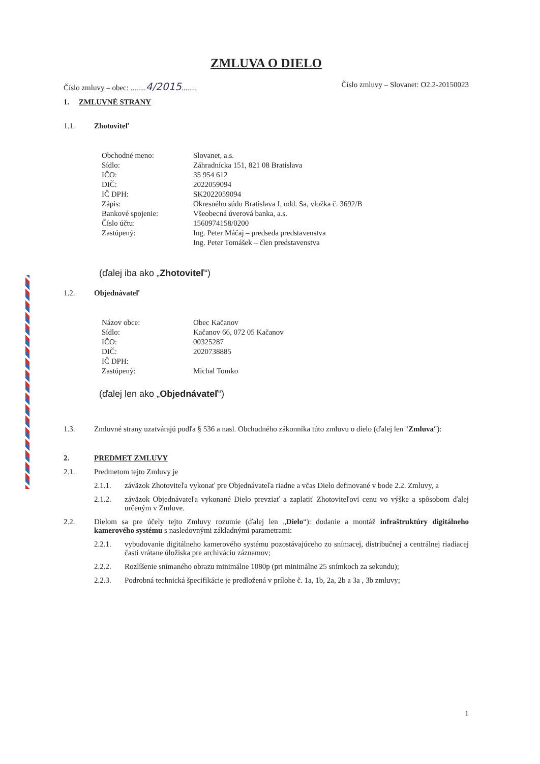ZMLUVA O DIELO
Číslo zmluvy – obec: ........4/2015........ Číslo zmluvy – Slovanet: O2.2-20150023
1. ZMLUVNÉ STRANY
1.1. Zhotoviteľ
| Obchodné meno: | Slovanet, a.s. |
| Sídlo: | Záhradnícka 151, 821 08 Bratislava |
| IČO: | 35 954 612 |
| DIČ: | 2022059094 |
| IČ DPH: | SK2022059094 |
| Zápis: | Okresného súdu Bratislava I, odd. Sa, vložka č. 3692/B |
| Bankové spojenie: | Všeobecná úverová banka, a.s. |
| Číslo účtu: | 1560974158/0200 |
| Zastúpený: | Ing. Peter Máčaj – predseda predstavenstva Ing. Peter Tomášek – člen predstavenstva |
(ďalej iba ako „Zhotoviteľ“)
1.2. Objednávateľ
| Názov obce: | Obec Kačanov |
| Sídlo: | Kačanov 66, 072 05 Kačanov |
| IČO: | 00325287 |
| DIČ: | 2020738885 |
| IČ DPH: | |
| Zastúpený: | Michal Tomko |
(ďalej len ako „Objednávateľ“)
1.3. Zmluvné strany uzatvárajú podľa § 536 a nasl. Obchodného zákonníka túto zmluvu o dielo (ďalej len "Zmluva"):
2. PREDMET ZMLUVY
2.1. Predmetom tejto Zmluvy je
2.1.1. záväzok Zhotoviteľa vykonať pre Objednávateľa riadne a včas Dielo definované v bode 2.2. Zmluvy, a
2.1.2. záväzok Objednávateľa vykonané Dielo prevziať a zaplatiť Zhotoviteľovi cenu vo výške a spôsobom ďalej určeným v Zmluve.
2.2. Dielom sa pre účely tejto Zmluvy rozumie (ďalej len „Dielo“): dodanie a montáž infraštruktúry digitálneho kamerového systému s nasledovnými základnými parametrami:
2.2.1. vybudovanie digitálneho kamerového systému pozostávajúceho zo snímacej, distribučnej a centrálnej riadiacej časti vrátane úložiska pre archiváciu záznamov;
2.2.2. Rozlíšenie snímaného obrazu minimálne 1080p (pri minimálne 25 snímkoch za sekundu);
2.2.3. Podrobná technická špecifikácie je predložená v prílohe č. 1a, 1b, 2a, 2b a 3a , 3b zmluvy;
1